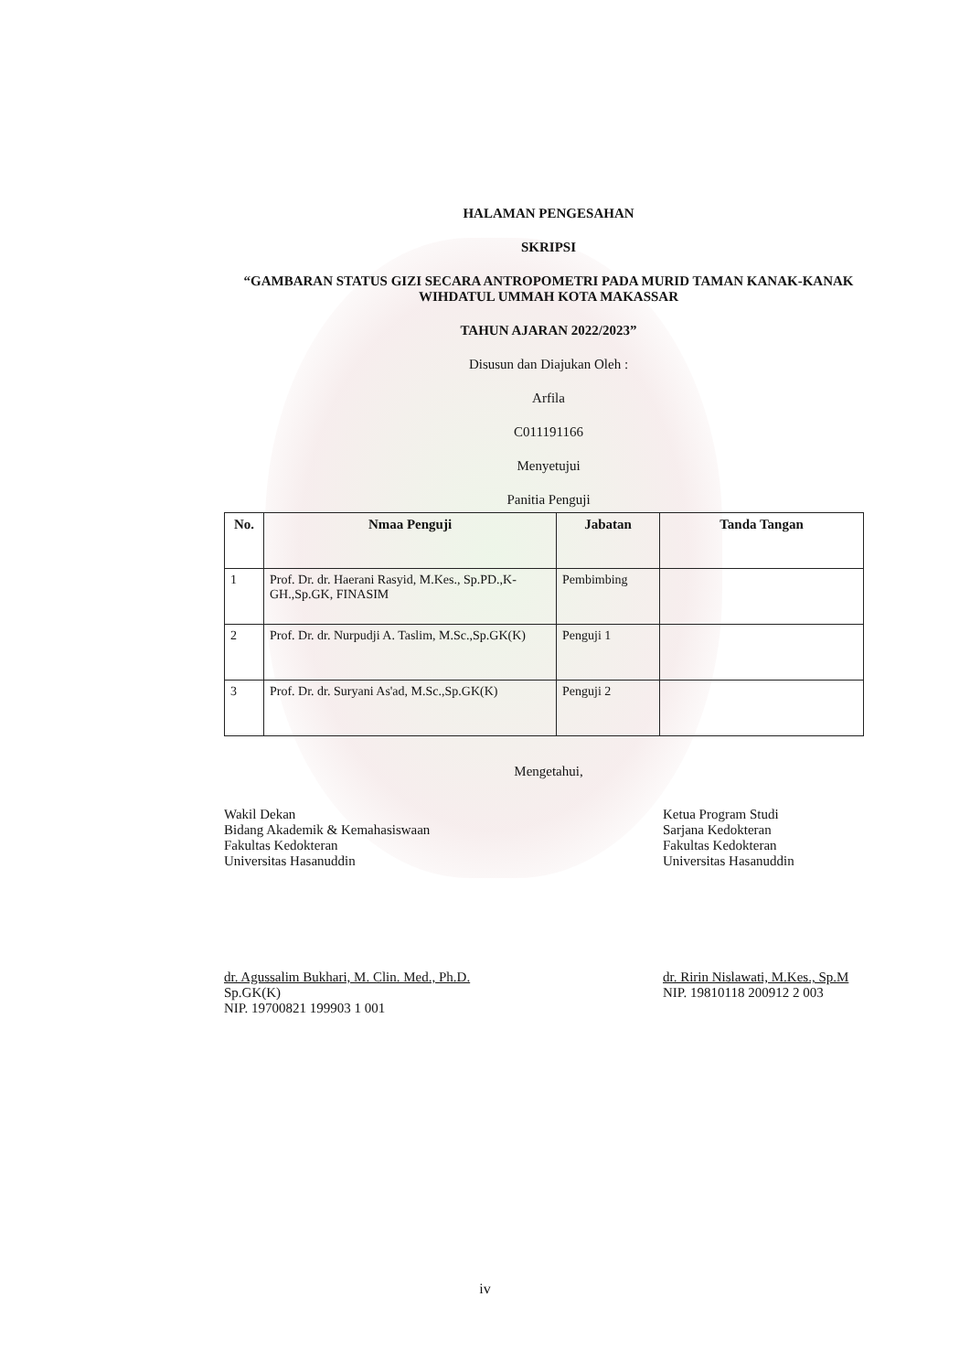HALAMAN PENGESAHAN
SKRIPSI
“GAMBARAN STATUS GIZI SECARA ANTROPOMETRI PADA MURID TAMAN KANAK-KANAK WIHDATUL UMMAH KOTA MAKASSAR
TAHUN AJARAN 2022/2023”
Disusun dan Diajukan Oleh :
Arfila
C011191166
Menyetujui
Panitia Penguji
| No. | Nmaa Penguji | Jabatan | Tanda Tangan |
| --- | --- | --- | --- |
| 1 | Prof. Dr. dr. Haerani Rasyid, M.Kes., Sp.PD.,K-GH.,Sp.GK, FINASIM | Pembimbing | |
| 2 | Prof. Dr. dr. Nurpudji A. Taslim, M.Sc.,Sp.GK(K) | Penguji 1 | |
| 3 | Prof. Dr. dr. Suryani As'ad, M.Sc.,Sp.GK(K) | Penguji 2 | |
Mengetahui,
Wakil Dekan
Bidang Akademik & Kemahasiswaan
Fakultas Kedokteran
Universitas Hasanuddin
dr. Agussalim Bukhari, M. Clin. Med., Ph.D. Sp.GK(K)
NIP. 19700821 199903 1 001
Ketua Program Studi
Sarjana Kedokteran
Fakultas Kedokteran
Universitas Hasanuddin
dr. Ririn Nislawati, M.Kes., Sp.M
NIP. 19810118 200912 2 003
iv